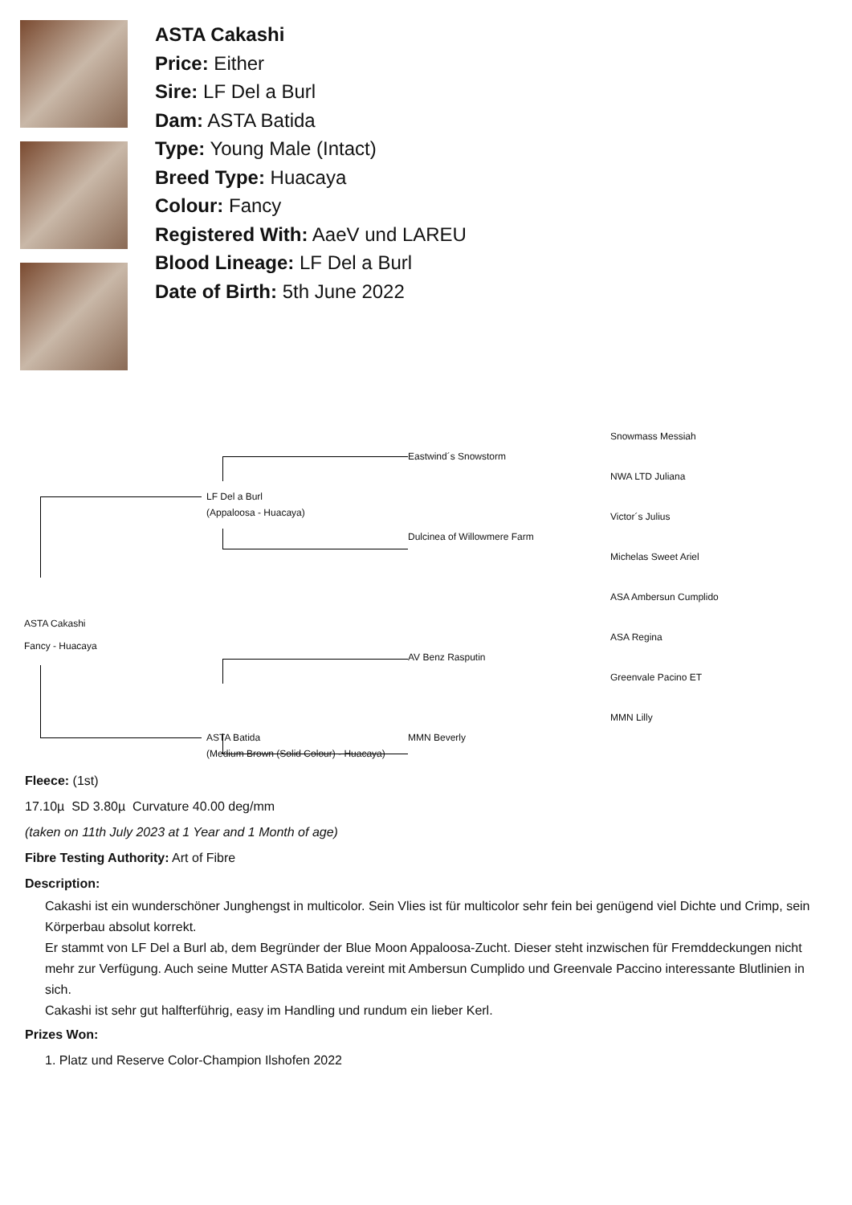ASTA Cakashi
Price: Either
Sire: LF Del a Burl
Dam: ASTA Batida
Type: Young Male (Intact)
Breed Type: Huacaya
Colour: Fancy
Registered With: AaeV und LAREU
Blood Lineage: LF Del a Burl
Date of Birth: 5th June 2022
ASTA Cakashi
Fancy - Huacaya
LF Del a Burl
(Appaloosa - Huacaya)
ASTA Batida
(Medium Brown (Solid Colour) - Huacaya)
Eastwind´s Snowstorm
Dulcinea of Willowmere Farm
AV Benz Rasputin
MMN Beverly
Snowmass Messiah
NWA LTD Juliana
Victor´s Julius
Michelas Sweet Ariel
ASA Ambersun Cumplido
ASA Regina
Greenvale Pacino ET
MMN Lilly
Fleece: (1st)
17.10µ SD 3.80µ Curvature 40.00 deg/mm
(taken on 11th July 2023 at 1 Year and 1 Month of age)
Fibre Testing Authority: Art of Fibre
Description:
Cakashi ist ein wunderschöner Junghengst in multicolor. Sein Vlies ist für multicolor sehr fein bei genügend viel Dichte und Crimp, sein Körperbau absolut korrekt.
Er stammt von LF Del a Burl ab, dem Begründer der Blue Moon Appaloosa-Zucht. Dieser steht inzwischen für Fremddeckungen nicht mehr zur Verfügung. Auch seine Mutter ASTA Batida vereint mit Ambersun Cumplido und Greenvale Paccino interessante Blutlinien in sich.
Cakashi ist sehr gut halfterführig, easy im Handling und rundum ein lieber Kerl.
Prizes Won:
1. Platz und Reserve Color-Champion Ilshofen 2022